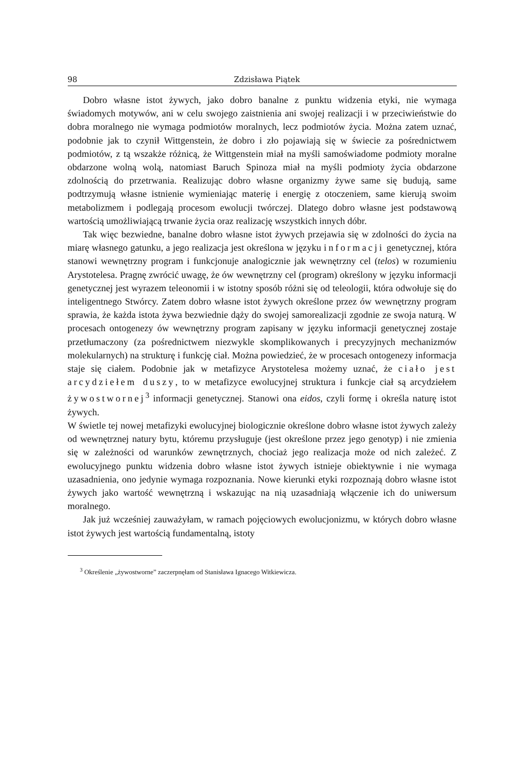98 Zdzisława Piątek
Dobro własne istot żywych, jako dobro banalne z punktu widzenia etyki, nie wymaga świadomych motywów, ani w celu swojego zaistnienia ani swojej realizacji i w przeciwieństwie do dobra moralnego nie wymaga podmiotów moralnych, lecz podmiotów życia. Można zatem uznać, podobnie jak to czynił Wittgenstein, że dobro i zło pojawiają się w świecie za pośrednictwem podmiotów, z tą wszakże różnicą, że Wittgenstein miał na myśli samoświadome podmioty moralne obdarzone wolną wolą, natomiast Baruch Spinoza miał na myśli podmioty życia obdarzone zdolnością do przetrwania. Realizując dobro własne organizmy żywe same się budują, same podtrzymują własne istnienie wymieniając materię i energię z otoczeniem, same kierują swoim metabolizmem i podlegają procesom ewolucji twórczej. Dlatego dobro własne jest podstawową wartością umożliwiającą trwanie życia oraz realizację wszystkich innych dóbr.
Tak więc bezwiedne, banalne dobro własne istot żywych przejawia się w zdolności do życia na miarę własnego gatunku, a jego realizacja jest określona w języku informacji genetycznej, która stanowi wewnętrzny program i funkcjonuje analogicznie jak wewnętrzny cel (telos) w rozumieniu Arystotelesa. Pragnę zwrócić uwagę, że ów wewnętrzny cel (program) określony w języku informacji genetycznej jest wyrazem teleonomii i w istotny sposób różni się od teleologii, która odwołuje się do inteligentnego Stwórcy. Zatem dobro własne istot żywych określone przez ów wewnętrzny program sprawia, że każda istota żywa bezwiednie dąży do swojej samorealizacji zgodnie ze swoja naturą. W procesach ontogenezy ów wewnętrzny program zapisany w języku informacji genetycznej zostaje przetłumaczony (za pośrednictwem niezwykle skomplikowanych i precyzyjnych mechanizmów molekularnych) na strukturę i funkcję ciał. Można powiedzieć, że w procesach ontogenezy informacja staje się ciałem. Podobnie jak w metafizyce Arystotelesa możemy uznać, że ciało jest arcydziełem duszy, to w metafizyce ewolucyjnej struktura i funkcje ciał są arcydziełem żywostwornej<sup>3</sup> informacji genetycznej. Stanowi ona eidos, czyli formę i określa naturę istot żywych.
W świetle tej nowej metafizyki ewolucyjnej biologicznie określone dobro własne istot żywych zależy od wewnętrznej natury bytu, któremu przysługuje (jest określone przez jego genotyp) i nie zmienia się w zależności od warunków zewnętrznych, chociaż jego realizacja może od nich zależeć. Z ewolucyjnego punktu widzenia dobro własne istot żywych istnieje obiektywnie i nie wymaga uzasadnienia, ono jedynie wymaga rozpoznania. Nowe kierunki etyki rozpoznają dobro własne istot żywych jako wartość wewnętrzną i wskazując na nią uzasadniają włączenie ich do uniwersum moralnego.
Jak już wcześniej zauważyłam, w ramach pojęciowych ewolucjonizmu, w których dobro własne istot żywych jest wartością fundamentalną, istoty
<sup>3</sup> Określenie „żywostworne” zaczerpnęłam od Stanisława Ignacego Witkiewicza.